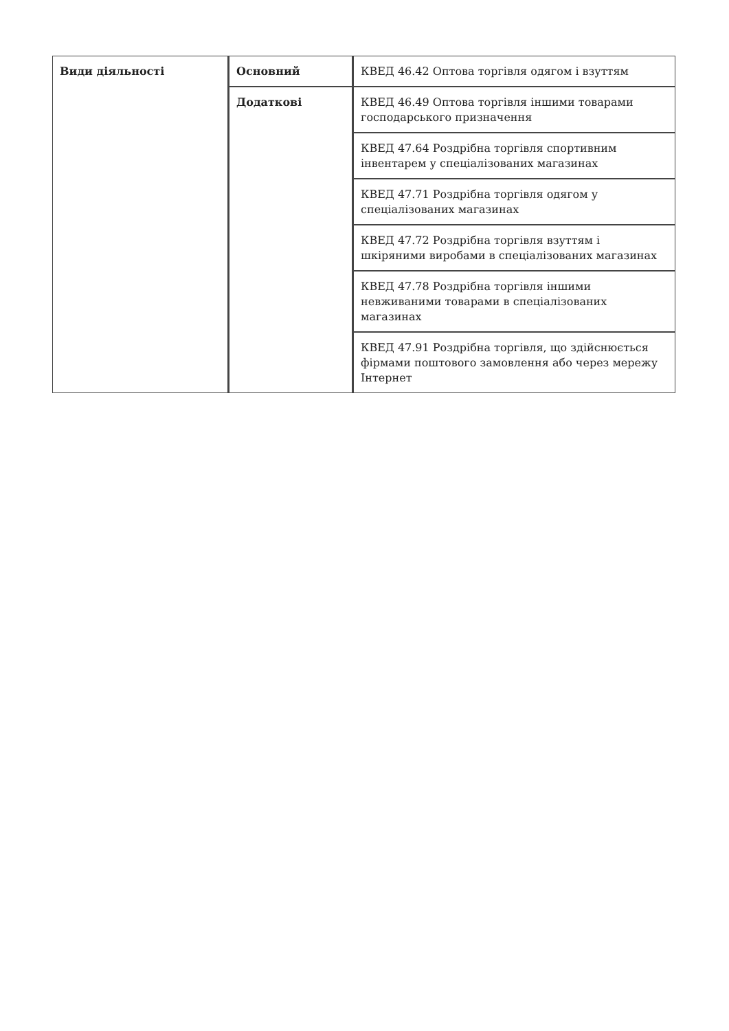| Види діяльності | Основний | КВЕД 46.42 Оптова торгівля одягом і взуттям |
| | Додаткові | КВЕД 46.49 Оптова торгівля іншими товарами господарського призначення |
| | | КВЕД 47.64 Роздрібна торгівля спортивним інвентарем у спеціалізованих магазинах |
| | | КВЕД 47.71 Роздрібна торгівля одягом у спеціалізованих магазинах |
| | | КВЕД 47.72 Роздрібна торгівля взуттям і шкіряними виробами в спеціалізованих магазинах |
| | | КВЕД 47.78 Роздрібна торгівля іншими невживаними товарами в спеціалізованих магазинах |
| | | КВЕД 47.91 Роздрібна торгівля, що здійснюється фірмами поштового замовлення або через мережу Інтернет |